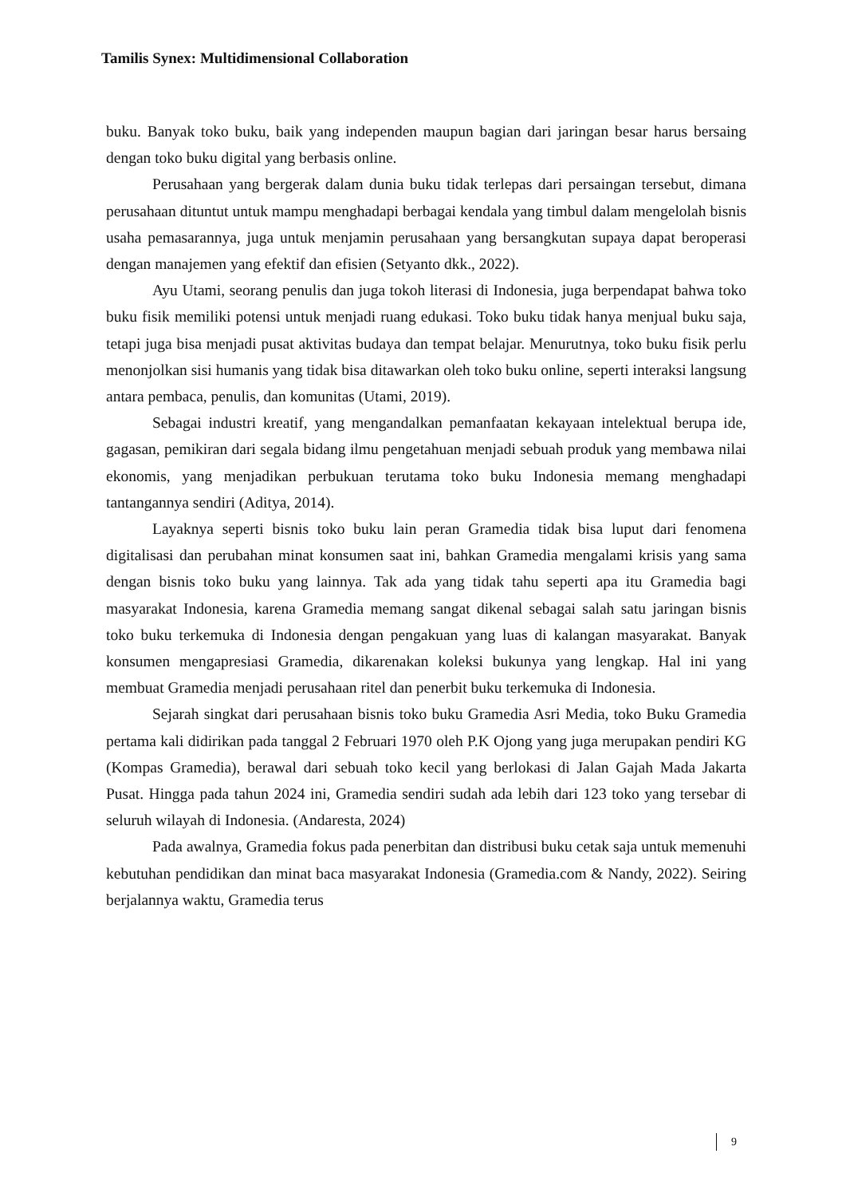Tamilis Synex: Multidimensional Collaboration
buku. Banyak toko buku, baik yang independen maupun bagian dari jaringan besar harus bersaing dengan toko buku digital yang berbasis online.
Perusahaan yang bergerak dalam dunia buku tidak terlepas dari persaingan tersebut, dimana perusahaan dituntut untuk mampu menghadapi berbagai kendala yang timbul dalam mengelolah bisnis usaha pemasarannya, juga untuk menjamin perusahaan yang bersangkutan supaya dapat beroperasi dengan manajemen yang efektif dan efisien (Setyanto dkk., 2022).
Ayu Utami, seorang penulis dan juga tokoh literasi di Indonesia, juga berpendapat bahwa toko buku fisik memiliki potensi untuk menjadi ruang edukasi. Toko buku tidak hanya menjual buku saja, tetapi juga bisa menjadi pusat aktivitas budaya dan tempat belajar. Menurutnya, toko buku fisik perlu menonjolkan sisi humanis yang tidak bisa ditawarkan oleh toko buku online, seperti interaksi langsung antara pembaca, penulis, dan komunitas (Utami, 2019).
Sebagai industri kreatif, yang mengandalkan pemanfaatan kekayaan intelektual berupa ide, gagasan, pemikiran dari segala bidang ilmu pengetahuan menjadi sebuah produk yang membawa nilai ekonomis, yang menjadikan perbukuan terutama toko buku Indonesia memang menghadapi tantangannya sendiri (Aditya, 2014).
Layaknya seperti bisnis toko buku lain peran Gramedia tidak bisa luput dari fenomena digitalisasi dan perubahan minat konsumen saat ini, bahkan Gramedia mengalami krisis yang sama dengan bisnis toko buku yang lainnya. Tak ada yang tidak tahu seperti apa itu Gramedia bagi masyarakat Indonesia, karena Gramedia memang sangat dikenal sebagai salah satu jaringan bisnis toko buku terkemuka di Indonesia dengan pengakuan yang luas di kalangan masyarakat. Banyak konsumen mengapresiasi Gramedia, dikarenakan koleksi bukunya yang lengkap. Hal ini yang membuat Gramedia menjadi perusahaan ritel dan penerbit buku terkemuka di Indonesia.
Sejarah singkat dari perusahaan bisnis toko buku Gramedia Asri Media, toko Buku Gramedia pertama kali didirikan pada tanggal 2 Februari 1970 oleh P.K Ojong yang juga merupakan pendiri KG (Kompas Gramedia), berawal dari sebuah toko kecil yang berlokasi di Jalan Gajah Mada Jakarta Pusat. Hingga pada tahun 2024 ini, Gramedia sendiri sudah ada lebih dari 123 toko yang tersebar di seluruh wilayah di Indonesia. (Andaresta, 2024)
Pada awalnya, Gramedia fokus pada penerbitan dan distribusi buku cetak saja untuk memenuhi kebutuhan pendidikan dan minat baca masyarakat Indonesia (Gramedia.com & Nandy, 2022). Seiring berjalannya waktu, Gramedia terus
9